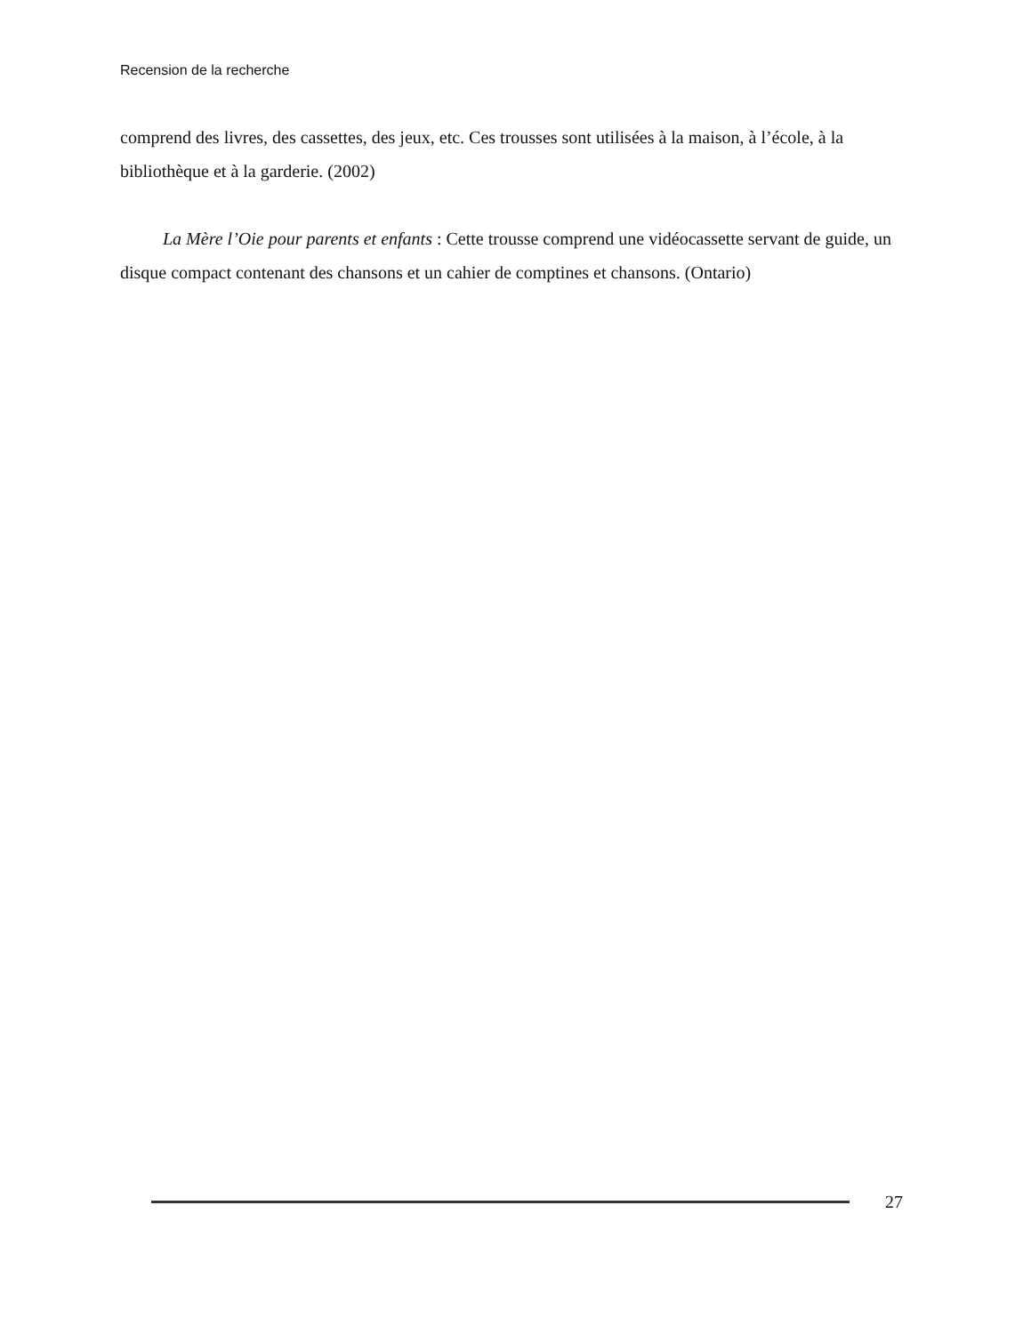Recension de la recherche
comprend des livres, des cassettes, des jeux, etc. Ces trousses sont utilisées à la maison, à l’école, à la bibliothèque et à la garderie. (2002)
La Mère l’Oie pour parents et enfants : Cette trousse comprend une vidéocassette servant de guide, un disque compact contenant des chansons et un cahier de comptines et chansons. (Ontario)
27